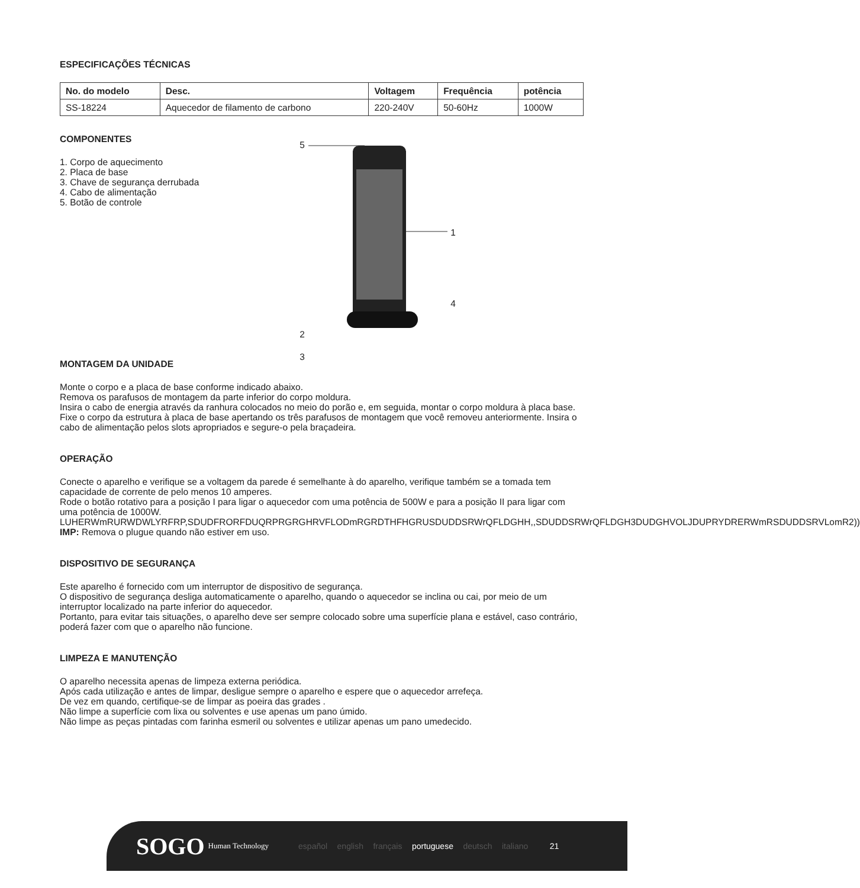ESPECIFICAÇÕES TÉCNICAS
| No. do modelo | Desc. | Voltagem | Frequência | potência |
| --- | --- | --- | --- | --- |
| SS-18224 | Aquecedor de filamento de carbono | 220-240V | 50-60Hz | 1000W |
COMPONENTES
1. Corpo de aquecimento
2. Placa de base
3. Chave de segurança derrubada
4. Cabo de alimentação
5. Botão de controle
5
1
4
2
3
MONTAGEM DA UNIDADE
Monte o corpo e a placa de base conforme indicado abaixo.
Remova os parafusos de montagem da parte inferior do corpo moldura.
Insira o cabo de energia através da ranhura colocados no meio do porão e, em seguida, montar o corpo moldura à placa base.
Fixe o corpo da estrutura à placa de base apertando os três parafusos de montagem que você removeu anteriormente. Insira o cabo de alimentação pelos slots apropriados e segure-o pela braçadeira.
OPERAÇÃO
Conecte o aparelho e verifique se a voltagem da parede é semelhante à do aparelho, verifique também se a tomada tem capacidade de corrente de pelo menos 10 amperes.
Rode o botão rotativo para a posição I para ligar o aquecedor com uma potência de 500W e para a posição II para ligar com uma potência de 1000W.
LUHERWmRURWDWLYRFRP,SDUDFRORFDUQRPRGRGHRVFLODmRGRDTHFHGRUSDUDDSRWrQFLDGHH,,SDUDDSRWrQFLDGH3DUDGHVOLJDUPRYDRERWmRSDUDDSRVLomR2))
IMP: Remova o plugue quando não estiver em uso.
DISPOSITIVO DE SEGURANÇA
Este aparelho é fornecido com um interruptor de dispositivo de segurança.
O dispositivo de segurança desliga automaticamente o aparelho, quando o aquecedor se inclina ou cai, por meio de um interruptor localizado na parte inferior do aquecedor.
Portanto, para evitar tais situações, o aparelho deve ser sempre colocado sobre uma superfície plana e estável, caso contrário, poderá fazer com que o aparelho não funcione.
LIMPEZA E MANUTENÇÃO
O aparelho necessita apenas de limpeza externa periódica.
Após cada utilização e antes de limpar, desligue sempre o aparelho e espere que o aquecedor arrefeça.
De vez em quando, certifique-se de limpar as poeira das grades .
Não limpe a superfície com lixa ou solventes e use apenas um pano úmido.
Não limpe as peças pintadas com farinha esmeril ou solventes e utilizar apenas um pano umedecido.
SOGO Human Technology español english français portuguese deutsch italiano 21